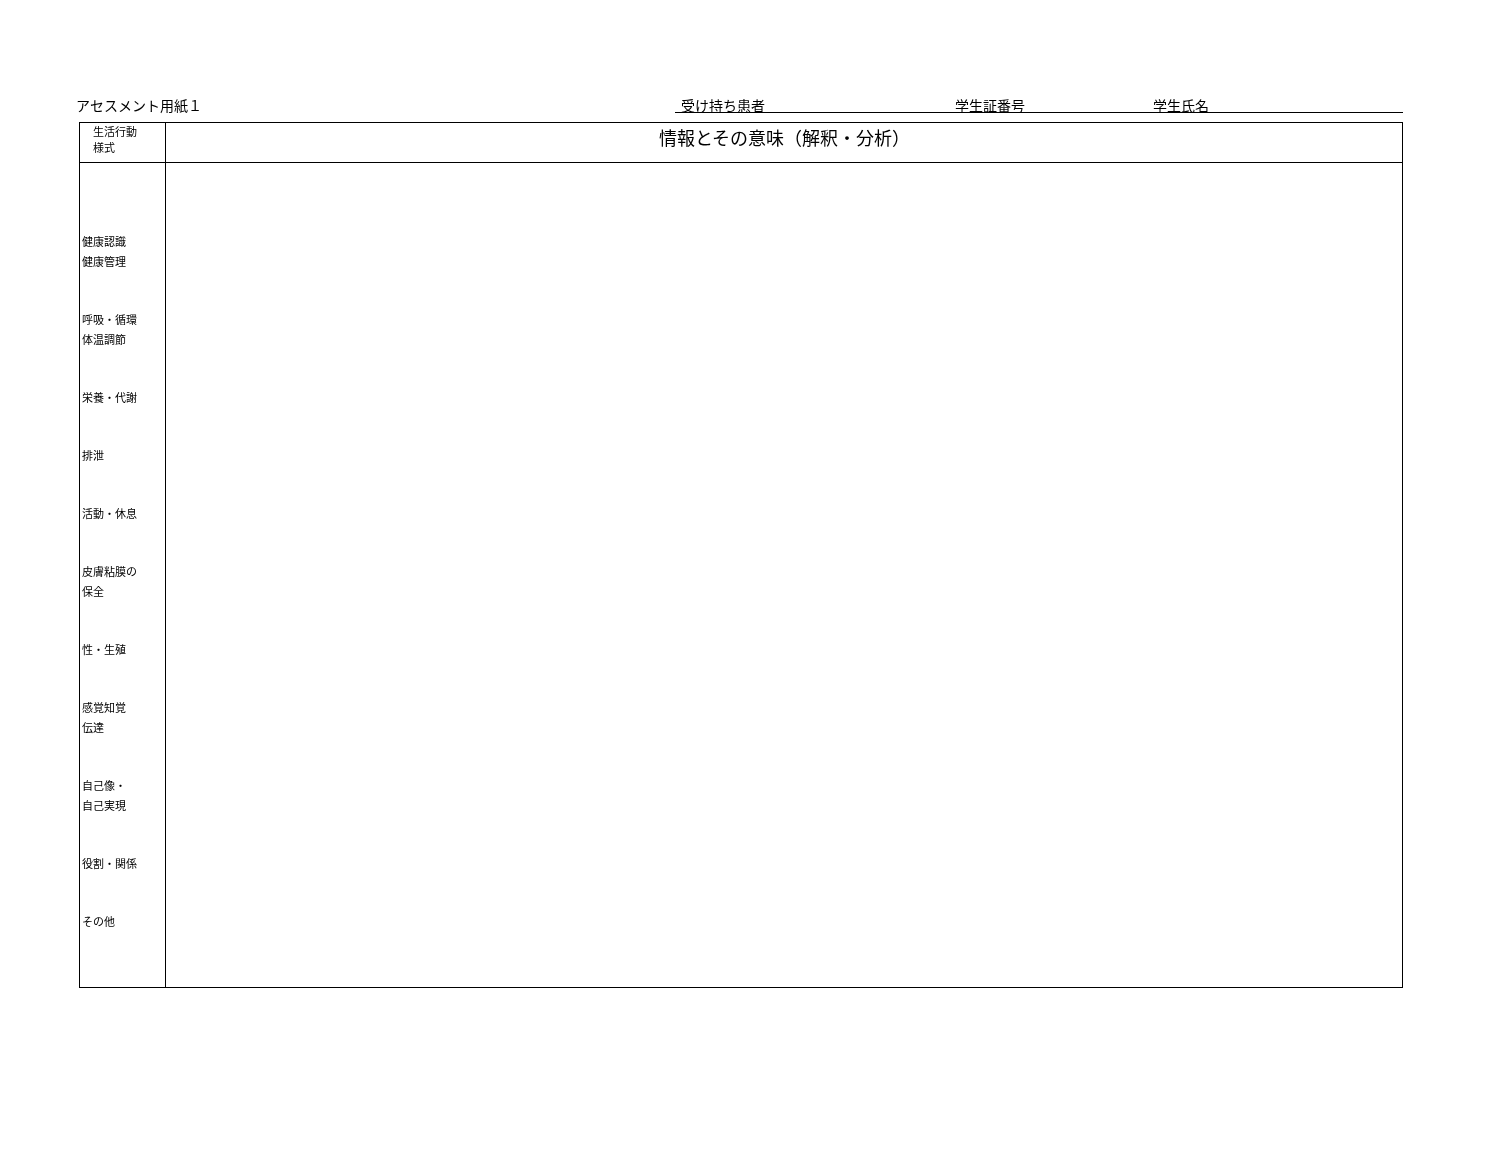アセスメント用紙１ 受け持ち患者 学生証番号 学生氏名
| 生活行動 様式 | 情報とその意味（解釈・分析） |
| --- | --- |
| 健康認識 健康管理 呼吸・循環 体温調節 栄養・代謝 排泄 活動・休息 皮膚粘膜の 保全 性・生殖 感覚知覚 伝達 自己像・ 自己実現 役割・関係 その他 | |